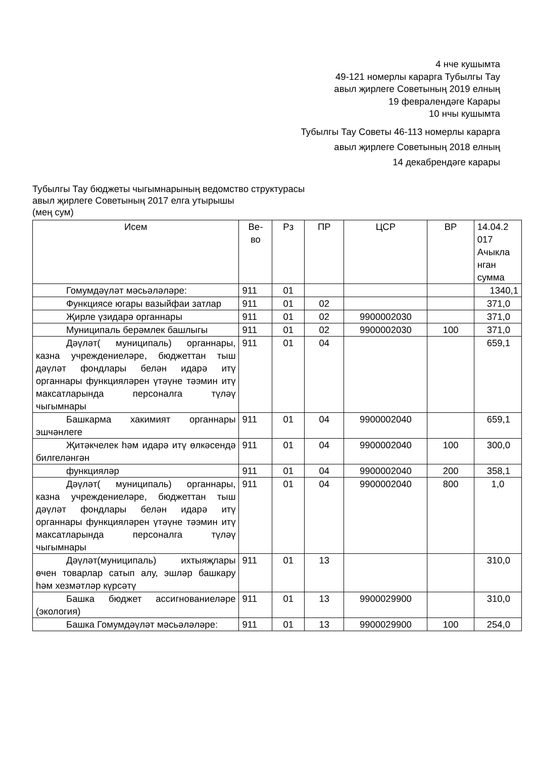4 нче кушымта
49-121 номерлы карарга Тубылгы Тау
авыл җирлеге Советының 2019 елның
19 февралендәге Карары
10 нчы кушымта
Тубылгы Тау Советы 46-113 номерлы карарга
авыл җирлеге Советының 2018 елның
14 декабрендәге карары
Тубылгы Тау бюджеты чыгымнарының ведомство структурасы
авыл җирлеге Советының 2017 елга утырышы
(мең сум)
| Исем | Ве- во | Рз | ПР | ЦСР | ВР | 14.04.2 017 Ачыкла нган сумма |
| --- | --- | --- | --- | --- | --- | --- |
| Гомумдәүләт мәсьәләләре: | 911 | 01 | | | | 1340,1 |
| Функциясе югары вазыйфаи затлар | 911 | 01 | 02 | | | 371,0 |
| Җирле үзидарә органнары | 911 | 01 | 02 | 9900002030 | | 371,0 |
| Муниципаль берәмлек башлыгы | 911 | 01 | 02 | 9900002030 | 100 | 371,0 |
| Дәүләт( муниципаль) органнары, казна учреждениеләре, бюджеттан тыш дәүләт фондлары белән идарә итү органнары функцияләрен үтәүне тәэмин итү максатларында персоналга түләү чыгымнары | 911 | 01 | 04 | | | 659,1 |
| Башкарма хакимият органнары эшчәнлеге | 911 | 01 | 04 | 9900002040 | | 659,1 |
| Җитәкчелек һәм идарә итү өлкәсендә билгеләнгән | 911 | 01 | 04 | 9900002040 | 100 | 300,0 |
| функцияләр | 911 | 01 | 04 | 9900002040 | 200 | 358,1 |
| Дәүләт( муниципаль) органнары, казна учреждениеләре, бюджеттан тыш дәүләт фондлары белән идарә итү органнары функцияләрен үтәүне тәэмин итү максатларында персоналга түләү чыгымнары | 911 | 01 | 04 | 9900002040 | 800 | 1,0 |
| Дәүләт(муниципаль) ихтыяҗлары өчен товарлар сатып алу, эшләр башкару һәм хезмәтләр күрсәтү | 911 | 01 | 13 | | | 310,0 |
| Башка бюджет ассигнованиеләре (экология) | 911 | 01 | 13 | 9900029900 | | 310,0 |
| Башка Гомумдәүләт мәсьәләләре: | 911 | 01 | 13 | 9900029900 | 100 | 254,0 |